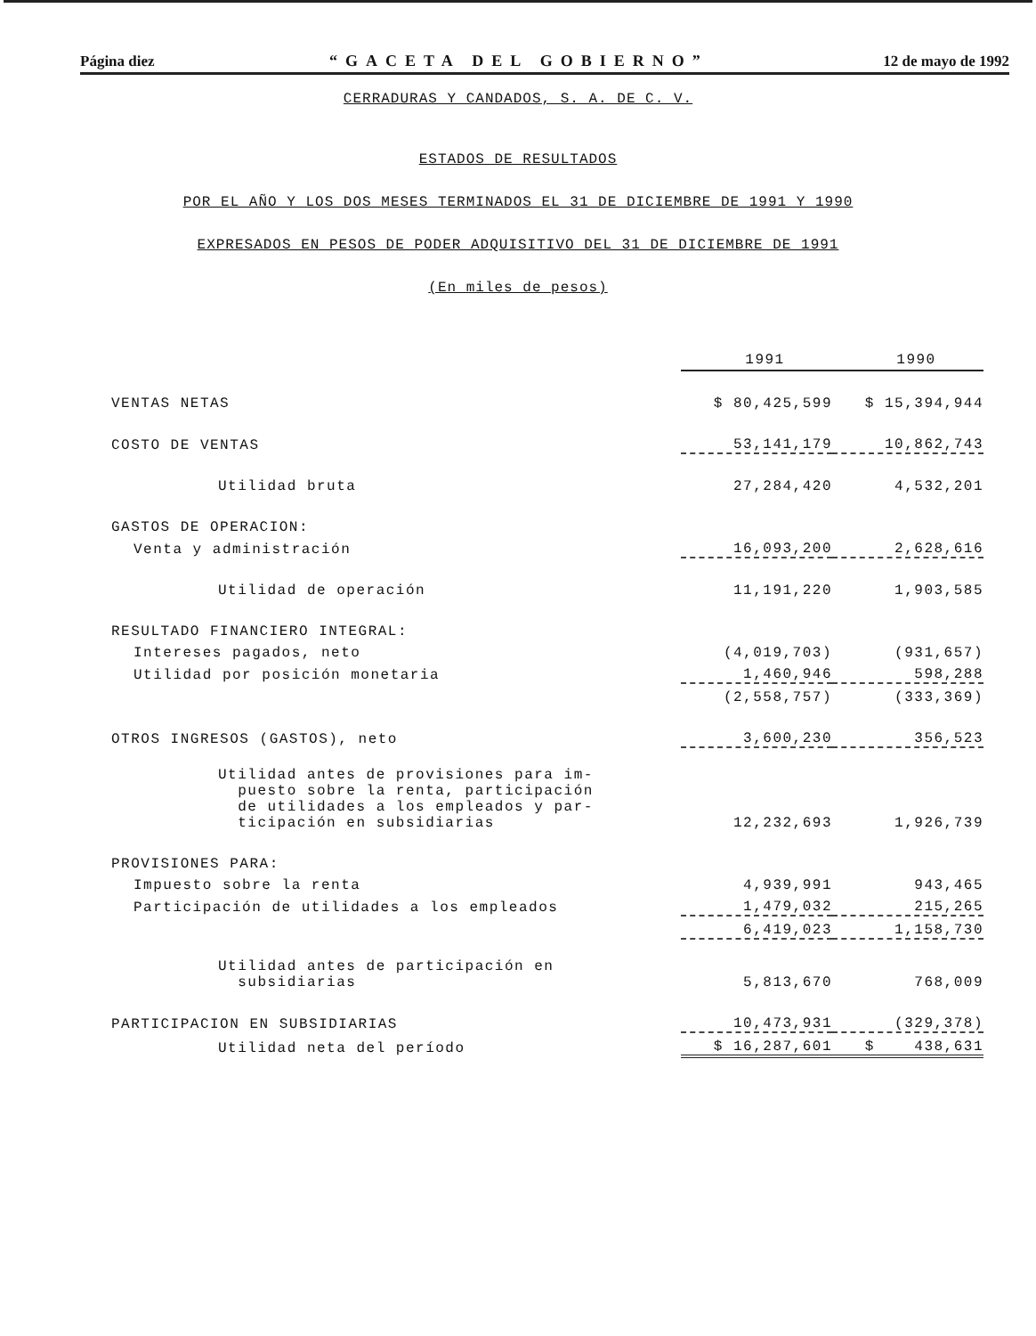Página diez “GACETA DEL GOBIERNO” 12 de mayo de 1992
CERRADURAS Y CANDADOS, S. A. DE C. V.
ESTADOS DE RESULTADOS
POR EL AÑO Y LOS DOS MESES TERMINADOS EL 31 DE DICIEMBRE DE 1991 Y 1990
EXPRESADOS EN PESOS DE PODER ADQUISITIVO DEL 31 DE DICIEMBRE DE 1991
(En miles de pesos)
| | 1991 | 1990 |
| VENTAS NETAS | $ 80,425,599 | $ 15,394,944 |
| COSTO DE VENTAS | 53,141,179 | 10,862,743 |
| Utilidad bruta | 27,284,420 | 4,532,201 |
| GASTOS DE OPERACION: | | |
| Venta y administración | 16,093,200 | 2,628,616 |
| Utilidad de operación | 11,191,220 | 1,903,585 |
| RESULTADO FINANCIERO INTEGRAL: | | |
| Intereses pagados, neto | (4,019,703) | (931,657) |
| Utilidad por posición monetaria | 1,460,946 | 598,288 |
| | (2,558,757) | (333,369) |
| OTROS INGRESOS (GASTOS), neto | 3,600,230 | 356,523 |
| Utilidad antes de provisiones para im- puesto sobre la renta, participación de utilidades a los empleados y par- ticipación en subsidiarias | 12,232,693 | 1,926,739 |
| PROVISIONES PARA: | | |
| Impuesto sobre la renta | 4,939,991 | 943,465 |
| Participación de utilidades a los empleados | 1,479,032 | 215,265 |
| | 6,419,023 | 1,158,730 |
| Utilidad antes de participación en subsidiarias | 5,813,670 | 768,009 |
| PARTICIPACION EN SUBSIDIARIAS | 10,473,931 | (329,378) |
| Utilidad neta del período | $ 16,287,601 | $ 438,631 |